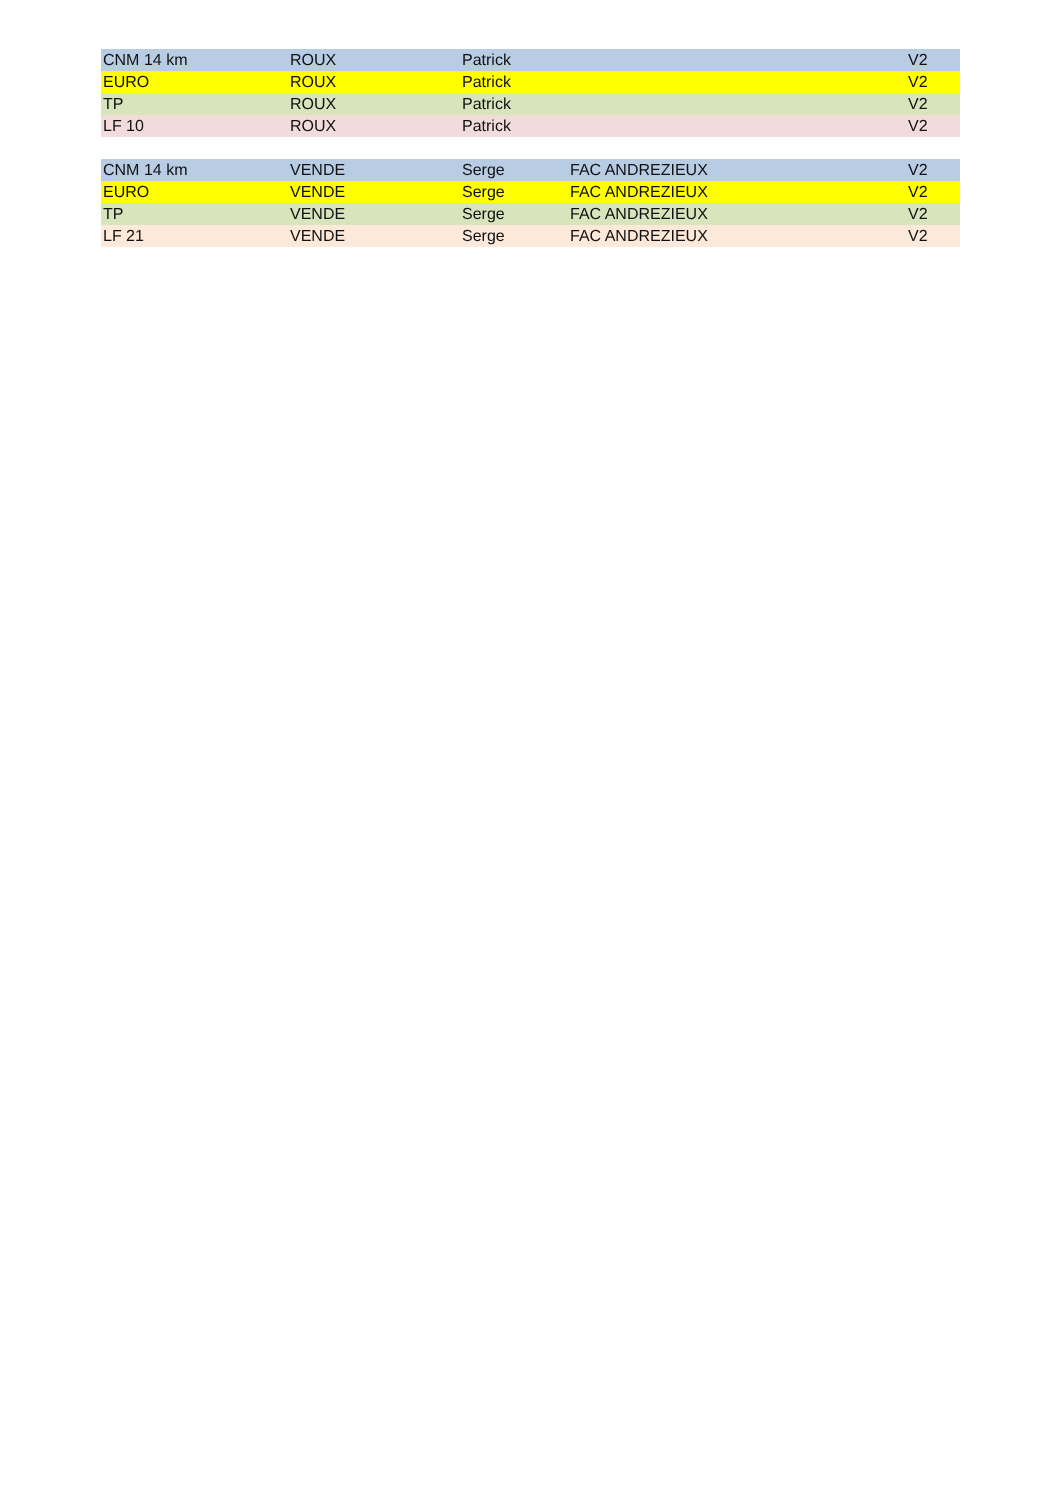| CNM 14 km | ROUX | Patrick | | V2 |
| EURO | ROUX | Patrick | | V2 |
| TP | ROUX | Patrick | | V2 |
| LF 10 | ROUX | Patrick | | V2 |
| CNM 14 km | VENDE | Serge | FAC ANDREZIEUX | V2 |
| EURO | VENDE | Serge | FAC ANDREZIEUX | V2 |
| TP | VENDE | Serge | FAC ANDREZIEUX | V2 |
| LF 21 | VENDE | Serge | FAC ANDREZIEUX | V2 |